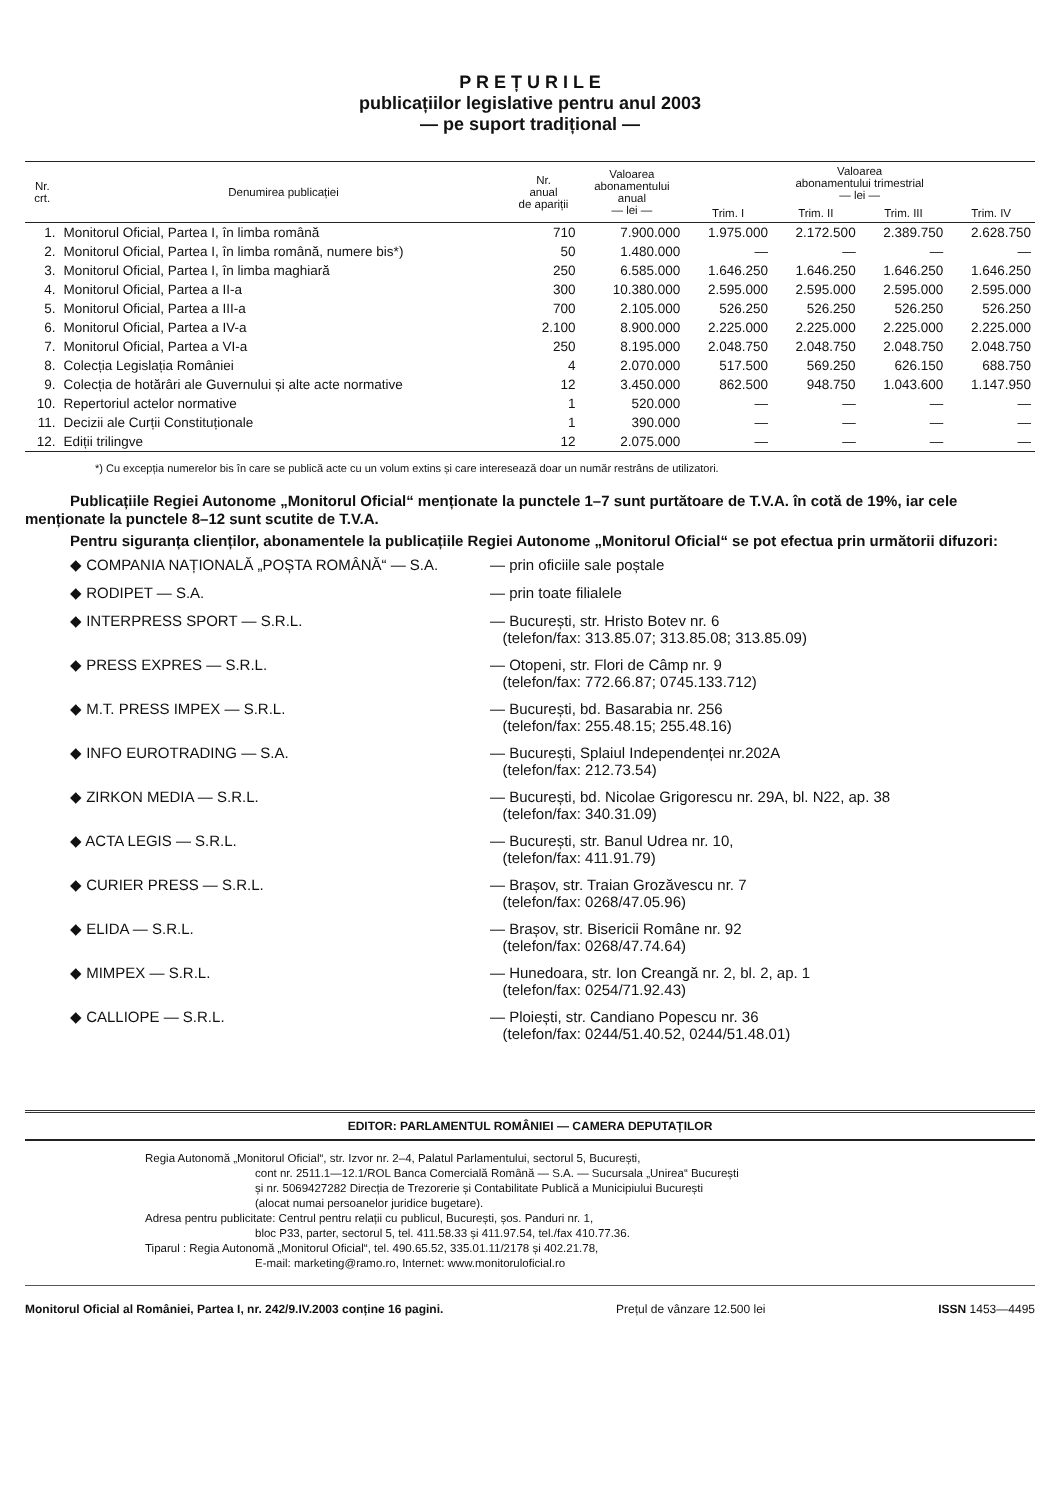P R E Ț U R I L E
publicațiilor legislative pentru anul 2003
— pe suport tradițional —
| Nr. crt. | Denumirea publicației | Nr. anual de apariții | Valoarea abonamentului anual — lei — | Valoarea abonamentului trimestrial — lei — | | | |
| --- | --- | --- | --- | --- | --- | --- | --- |
| | | | | Trim. I | Trim. II | Trim. III | Trim. IV |
| 1. | Monitorul Oficial, Partea I, în limba română | 710 | 7.900.000 | 1.975.000 | 2.172.500 | 2.389.750 | 2.628.750 |
| 2. | Monitorul Oficial, Partea I, în limba română, numere bis*) | 50 | 1.480.000 | — | — | — | — |
| 3. | Monitorul Oficial, Partea I, în limba maghiară | 250 | 6.585.000 | 1.646.250 | 1.646.250 | 1.646.250 | 1.646.250 |
| 4. | Monitorul Oficial, Partea a II-a | 300 | 10.380.000 | 2.595.000 | 2.595.000 | 2.595.000 | 2.595.000 |
| 5. | Monitorul Oficial, Partea a III-a | 700 | 2.105.000 | 526.250 | 526.250 | 526.250 | 526.250 |
| 6. | Monitorul Oficial, Partea a IV-a | 2.100 | 8.900.000 | 2.225.000 | 2.225.000 | 2.225.000 | 2.225.000 |
| 7. | Monitorul Oficial, Partea a VI-a | 250 | 8.195.000 | 2.048.750 | 2.048.750 | 2.048.750 | 2.048.750 |
| 8. | Colecția Legislația României | 4 | 2.070.000 | 517.500 | 569.250 | 626.150 | 688.750 |
| 9. | Colecția de hotărâri ale Guvernului și alte acte normative | 12 | 3.450.000 | 862.500 | 948.750 | 1.043.600 | 1.147.950 |
| 10. | Repertoriul actelor normative | 1 | 520.000 | — | — | — | — |
| 11. | Decizii ale Curții Constituționale | 1 | 390.000 | — | — | — | — |
| 12. | Ediții trilingve | 12 | 2.075.000 | — | — | — | — |
*) Cu excepția numerelor bis în care se publică acte cu un volum extins și care interesează doar un număr restrâns de utilizatori.
Publicațiile Regiei Autonome „Monitorul Oficial“ menționate la punctele 1–7 sunt purtătoare de T.V.A. în cotă de 19%, iar cele menționate la punctele 8–12 sunt scutite de T.V.A.
Pentru siguranța clienților, abonamentele la publicațiile Regiei Autonome „Monitorul Oficial“ se pot efectua prin următorii difuzori:
| ◆ COMPANIA NAȚIONALĂ „POȘTA ROMÂNĂ“ — S.A. | — prin oficiile sale poștale |
| ◆ RODIPET — S.A. | — prin toate filialele |
| ◆ INTERPRESS SPORT — S.R.L. | — București, str. Hristo Botev nr. 6 (telefon/fax: 313.85.07; 313.85.08; 313.85.09) |
| ◆ PRESS EXPRES — S.R.L. | — Otopeni, str. Flori de Câmp nr. 9 (telefon/fax: 772.66.87; 0745.133.712) |
| ◆ M.T. PRESS IMPEX — S.R.L. | — București, bd. Basarabia nr. 256 (telefon/fax: 255.48.15; 255.48.16) |
| ◆ INFO EUROTRADING — S.A. | — București, Splaiul Independenței nr.202A (telefon/fax: 212.73.54) |
| ◆ ZIRKON MEDIA — S.R.L. | — București, bd. Nicolae Grigorescu nr. 29A, bl. N22, ap. 38 (telefon/fax: 340.31.09) |
| ◆ ACTA LEGIS — S.R.L. | — București, str. Banul Udrea nr. 10, (telefon/fax: 411.91.79) |
| ◆ CURIER PRESS — S.R.L. | — Brașov, str. Traian Grozăvescu nr. 7 (telefon/fax: 0268/47.05.96) |
| ◆ ELIDA — S.R.L. | — Brașov, str. Bisericii Române nr. 92 (telefon/fax: 0268/47.74.64) |
| ◆ MIMPEX — S.R.L. | — Hunedoara, str. Ion Creangă nr. 2, bl. 2, ap. 1 (telefon/fax: 0254/71.92.43) |
| ◆ CALLIOPE — S.R.L. | — Ploiești, str. Candiano Popescu nr. 36 (telefon/fax: 0244/51.40.52, 0244/51.48.01) |
EDITOR: PARLAMENTUL ROMÂNIEI — CAMERA DEPUTAȚILOR
Regia Autonomă „Monitorul Oficial“, str. Izvor nr. 2–4, Palatul Parlamentului, sectorul 5, București,
cont nr. 2511.1—12.1/ROL Banca Comercială Română — S.A. — Sucursala „Unirea“ București
și nr. 5069427282 Direcția de Trezorerie și Contabilitate Publică a Municipiului București
(alocat numai persoanelor juridice bugetare).
Adresa pentru publicitate: Centrul pentru relații cu publicul, București, șos. Panduri nr. 1,
bloc P33, parter, sectorul 5, tel. 411.58.33 și 411.97.54, tel./fax 410.77.36.
Tiparul : Regia Autonomă „Monitorul Oficial“, tel. 490.65.52, 335.01.11/2178 și 402.21.78,
E-mail: marketing@ramo.ro, Internet: www.monitoruloficial.ro
Monitorul Oficial al României, Partea I, nr. 242/9.IV.2003 conține 16 pagini. Prețul de vânzare 12.500 lei ISSN 1453—4495